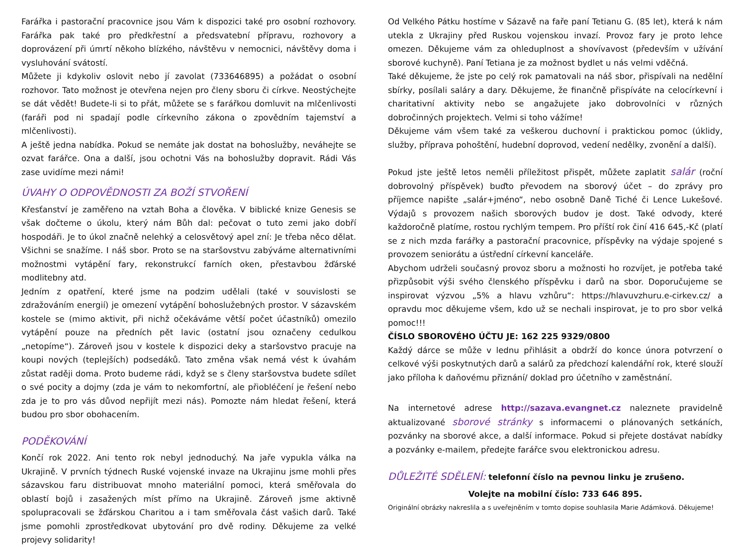Farářka i pastorační pracovnice jsou Vám k dispozici také pro osobní rozhovory. Farářka pak také pro předkřestní a předsvatební přípravu, rozhovory a doprovázení při úmrtí někoho blízkého, návštěvu v nemocnici, návštěvy doma i vysluhování svátostí.
Můžete ji kdykoliv oslovit nebo jí zavolat (733646895) a požádat o osobní rozhovor. Tato možnost je otevřena nejen pro členy sboru či církve. Neostýchejte se dát vědět! Budete-li si to přát, můžete se s farářkou domluvit na mlčenlivosti (faráři pod ni spadají podle církevního zákona o zpovědním tajemství a mlčenlivosti).
A ještě jedna nabídka. Pokud se nemáte jak dostat na bohoslužby, neváhejte se ozvat farářce. Ona a další, jsou ochotni Vás na bohoslužby dopravit. Rádi Vás zase uvidíme mezi námi!
ÚVAHY O ODPOVĚDNOSTI ZA BOŽÍ STVOŘENÍ
Křesťanství je zaměřeno na vztah Boha a člověka. V biblické knize Genesis se však dočteme o úkolu, který nám Bůh dal: pečovat o tuto zemi jako dobří hospodáři. Je to úkol značně nelehký a celosvětový apel zní: Je třeba něco dělat. Všichni se snažíme. I náš sbor. Proto se na staršovstvu zabýváme alternativními možnostmi vytápění fary, rekonstrukcí farních oken, přestavbou žďárské modlitebny atd.
Jedním z opatření, které jsme na podzim udělali (také v souvislosti se zdražováním energií) je omezení vytápění bohoslužebných prostor. V sázavském kostele se (mimo aktivit, při nichž očekáváme větší počet účastníků) omezilo vytápění pouze na předních pět lavic (ostatní jsou označeny cedulkou „netopíme“). Zároveň jsou v kostele k dispozici deky a staršovstvo pracuje na koupi nových (teplejších) podsedáků. Tato změna však nemá vést k úvahám zůstat raději doma. Proto budeme rádi, když se s členy staršovstva budete sdílet o své pocity a dojmy (zda je vám to nekomfortní, ale přiobléčení je řešení nebo zda je to pro vás důvod nepřijít mezi nás). Pomozte nám hledat řešení, která budou pro sbor obohacením.
PODĚKOVÁNÍ
Končí rok 2022. Ani tento rok nebyl jednoduchý. Na jaře vypukla válka na Ukrajině. V prvních týdnech Ruské vojenské invaze na Ukrajinu jsme mohli přes sázavskou faru distribuovat mnoho materiální pomoci, která směřovala do oblastí bojů i zasažených míst přímo na Ukrajině. Zároveň jsme aktivně spolupracovali se žďárskou Charitou a i tam směřovala část vašich darů. Také jsme pomohli zprostředkovat ubytování pro dvě rodiny. Děkujeme za velké projevy solidarity!
Od Velkého Pátku hostíme v Sázavě na faře paní Tetianu G. (85 let), která k nám utekla z Ukrajiny před Ruskou vojenskou invazí. Provoz fary je proto lehce omezen. Děkujeme vám za ohleduplnost a shovívavost (především v užívání sborové kuchyně). Paní Tetiana je za možnost bydlet u nás velmi vděčná.
Také děkujeme, že jste po celý rok pamatovali na náš sbor, přispívali na nedělní sbírky, posílali saláry a dary. Děkujeme, že finančně přispíváte na celocírkevní i charitativní aktivity nebo se angažujete jako dobrovolníci v různých dobročinných projektech. Velmi si toho vážíme!
Děkujeme vám všem také za veškerou duchovní i praktickou pomoc (úklidy, služby, příprava pohoštění, hudební doprovod, vedení nedělky, zvonění a další).
Pokud jste ještě letos neměli příležitost přispět, můžete zaplatit salár (roční dobrovolný příspěvek) buďto převodem na sborový účet – do zprávy pro příjemce napište „salár+jméno“, nebo osobně Daně Tiché či Lence Lukešové. Výdajů s provozem našich sborových budov je dost. Také odvody, které každoročně platíme, rostou rychlým tempem. Pro příští rok činí 416 645,-Kč (platí se z nich mzda farářky a pastorační pracovnice, příspěvky na výdaje spojené s provozem seniorátu a ústřední církevní kanceláře.
Abychom udrželi současný provoz sboru a možnosti ho rozvíjet, je potřeba také přizpůsobit výši svého členského příspěvku i darů na sbor. Doporučujeme se inspirovat výzvou „5% a hlavu vzhůru“: https://hlavuvzhuru.e-cirkev.cz/ a opravdu moc děkujeme všem, kdo už se nechali inspirovat, je to pro sbor velká pomoc!!!
ČÍSLO SBOROVÉHO ÚČTU JE: 162 225 9329/0800
Každý dárce se může v lednu přihlásit a obdrží do konce února potvrzení o celkové výši poskytnutých darů a salárů za předchozí kalendářní rok, které slouží jako příloha k daňovému přiznání/ doklad pro účetního v zaměstnání.
Na internetové adrese http://sazava.evangnet.cz naleznete pravidelně aktualizované sborové stránky s informacemi o plánovaných setkáních, pozvánky na sborové akce, a další informace. Pokud si přejete dostávat nabídky a pozvánky e-mailem, předejte farářce svou elektronickou adresu.
DŮLEŽITÉ SDĚLENÍ: telefonní číslo na pevnou linku je zrušeno.
Volejte na mobilní číslo: 733 646 895.
Originální obrázky nakreslila a s uveřejněním v tomto dopise souhlasila Marie Adámková. Děkujeme!